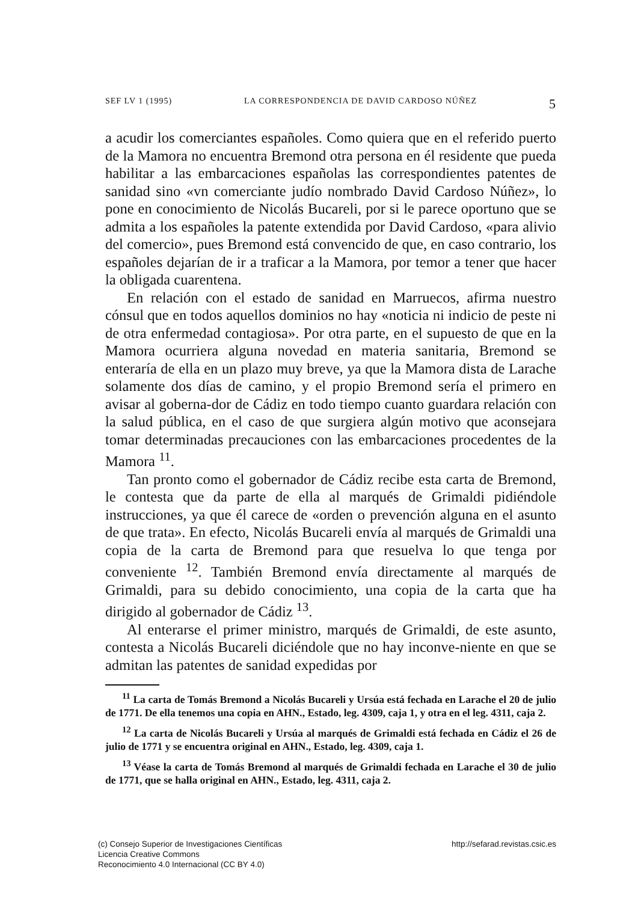SEF LV 1 (1995) LA CORRESPONDENCIA DE DAVID CARDOSO NÚÑEZ 5
a acudir los comerciantes españoles. Como quiera que en el referido puerto de la Mamora no encuentra Bremond otra persona en él residente que pueda habilitar a las embarcaciones españolas las correspondientes patentes de sanidad sino «vn comerciante judío nombrado David Cardoso Núñez», lo pone en conocimiento de Nicolás Bucareli, por si le parece oportuno que se admita a los españoles la patente extendida por David Cardoso, «para alivio del comercio», pues Bremond está convencido de que, en caso contrario, los españoles dejarían de ir a traficar a la Mamora, por temor a tener que hacer la obligada cuarentena.
En relación con el estado de sanidad en Marruecos, afirma nuestro cónsul que en todos aquellos dominios no hay «noticia ni indicio de peste ni de otra enfermedad contagiosa». Por otra parte, en el supuesto de que en la Mamora ocurriera alguna novedad en materia sanitaria, Bremond se enteraría de ella en un plazo muy breve, ya que la Mamora dista de Larache solamente dos días de camino, y el propio Bremond sería el primero en avisar al goberna-dor de Cádiz en todo tiempo cuanto guardara relación con la salud pública, en el caso de que surgiera algún motivo que aconsejara tomar determinadas precauciones con las embarcaciones procedentes de la Mamora <sup>11</sup>.
Tan pronto como el gobernador de Cádiz recibe esta carta de Bremond, le contesta que da parte de ella al marqués de Grimaldi pidiéndole instrucciones, ya que él carece de «orden o prevención alguna en el asunto de que trata». En efecto, Nicolás Bucareli envía al marqués de Grimaldi una copia de la carta de Bremond para que resuelva lo que tenga por conveniente <sup>12</sup>. También Bremond envía directamente al marqués de Grimaldi, para su debido conocimiento, una copia de la carta que ha dirigido al gobernador de Cádiz <sup>13</sup>.
Al enterarse el primer ministro, marqués de Grimaldi, de este asunto, contesta a Nicolás Bucareli diciéndole que no hay inconve-niente en que se admitan las patentes de sanidad expedidas por
<sup>11</sup> La carta de Tomás Bremond a Nicolás Bucareli y Ursúa está fechada en Larache el 20 de julio de 1771. De ella tenemos una copia en AHN., Estado, leg. 4309, caja 1, y otra en el leg. 4311, caja 2.
<sup>12</sup> La carta de Nicolás Bucareli y Ursúa al marqués de Grimaldi está fechada en Cádiz el 26 de julio de 1771 y se encuentra original en AHN., Estado, leg. 4309, caja 1.
<sup>13</sup> Véase la carta de Tomás Bremond al marqués de Grimaldi fechada en Larache el 30 de julio de 1771, que se halla original en AHN., Estado, leg. 4311, caja 2.
(c) Consejo Superior de Investigaciones Científicas
Licencia Creative Commons
Reconocimiento 4.0 Internacional (CC BY 4.0)
http://sefarad.revistas.csic.es